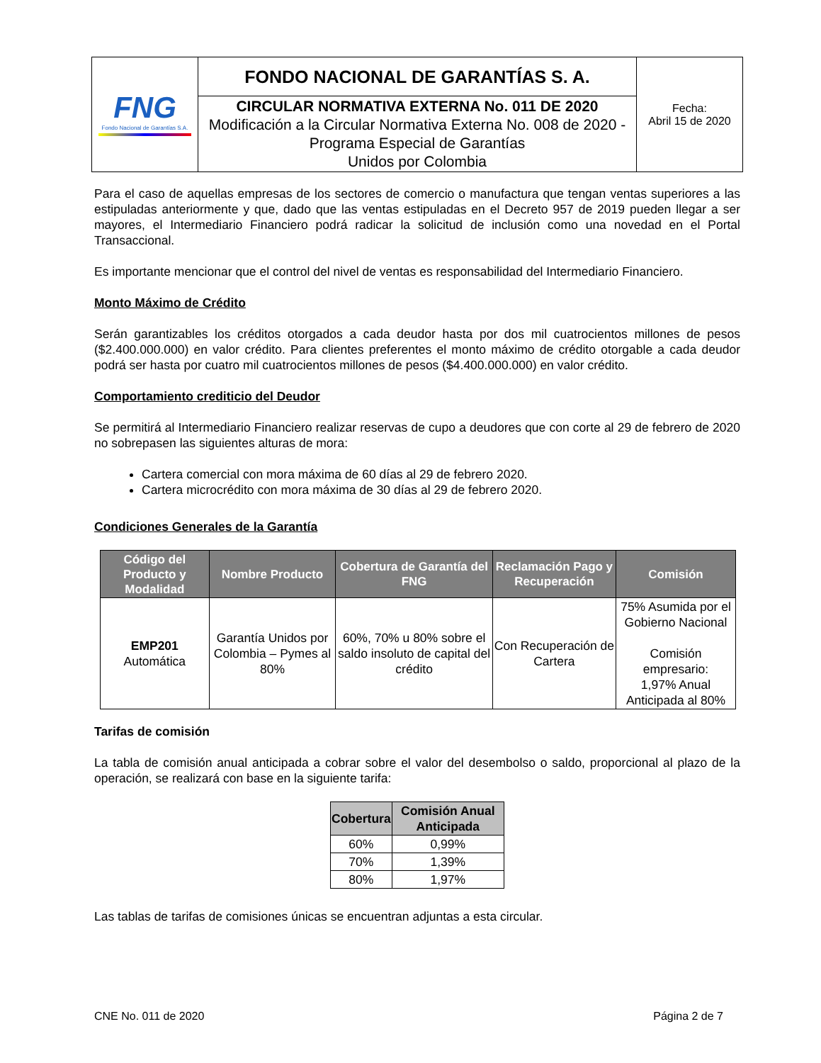| FNG Fondo Nacional de Garantías S.A. | FONDO NACIONAL DE GARANTÍAS S. A. | Fecha: Abril 15 de 2020 |
| | CIRCULAR NORMATIVA EXTERNA No. 011 DE 2020 Modificación a la Circular Normativa Externa No. 008 de 2020 - Programa Especial de Garantías Unidos por Colombia | |
Para el caso de aquellas empresas de los sectores de comercio o manufactura que tengan ventas superiores a las estipuladas anteriormente y que, dado que las ventas estipuladas en el Decreto 957 de 2019 pueden llegar a ser mayores, el Intermediario Financiero podrá radicar la solicitud de inclusión como una novedad en el Portal Transaccional.
Es importante mencionar que el control del nivel de ventas es responsabilidad del Intermediario Financiero.
Monto Máximo de Crédito
Serán garantizables los créditos otorgados a cada deudor hasta por dos mil cuatrocientos millones de pesos ($2.400.000.000) en valor crédito. Para clientes preferentes el monto máximo de crédito otorgable a cada deudor podrá ser hasta por cuatro mil cuatrocientos millones de pesos ($4.400.000.000) en valor crédito.
Comportamiento crediticio del Deudor
Se permitirá al Intermediario Financiero realizar reservas de cupo a deudores que con corte al 29 de febrero de 2020 no sobrepasen las siguientes alturas de mora:
Cartera comercial con mora máxima de 60 días al 29 de febrero 2020.
Cartera microcrédito con mora máxima de 30 días al 29 de febrero 2020.
Condiciones Generales de la Garantía
| Código del Producto y Modalidad | Nombre Producto | Cobertura de Garantía del FNG | Reclamación Pago y Recuperación | Comisión |
| --- | --- | --- | --- | --- |
| EMP201 Automática | Garantía Unidos por Colombia – Pymes al 80% | 60%, 70% u 80% sobre el saldo insoluto de capital del crédito | Con Recuperación de Cartera | 75% Asumida por el Gobierno Nacional Comisión empresario: 1,97% Anual Anticipada al 80% |
Tarifas de comisión
La tabla de comisión anual anticipada a cobrar sobre el valor del desembolso o saldo, proporcional al plazo de la operación, se realizará con base en la siguiente tarifa:
| Cobertura | Comisión Anual Anticipada |
| --- | --- |
| 60% | 0,99% |
| 70% | 1,39% |
| 80% | 1,97% |
Las tablas de tarifas de comisiones únicas se encuentran adjuntas a esta circular.
CNE No. 011 de 2020 Página 2 de 7